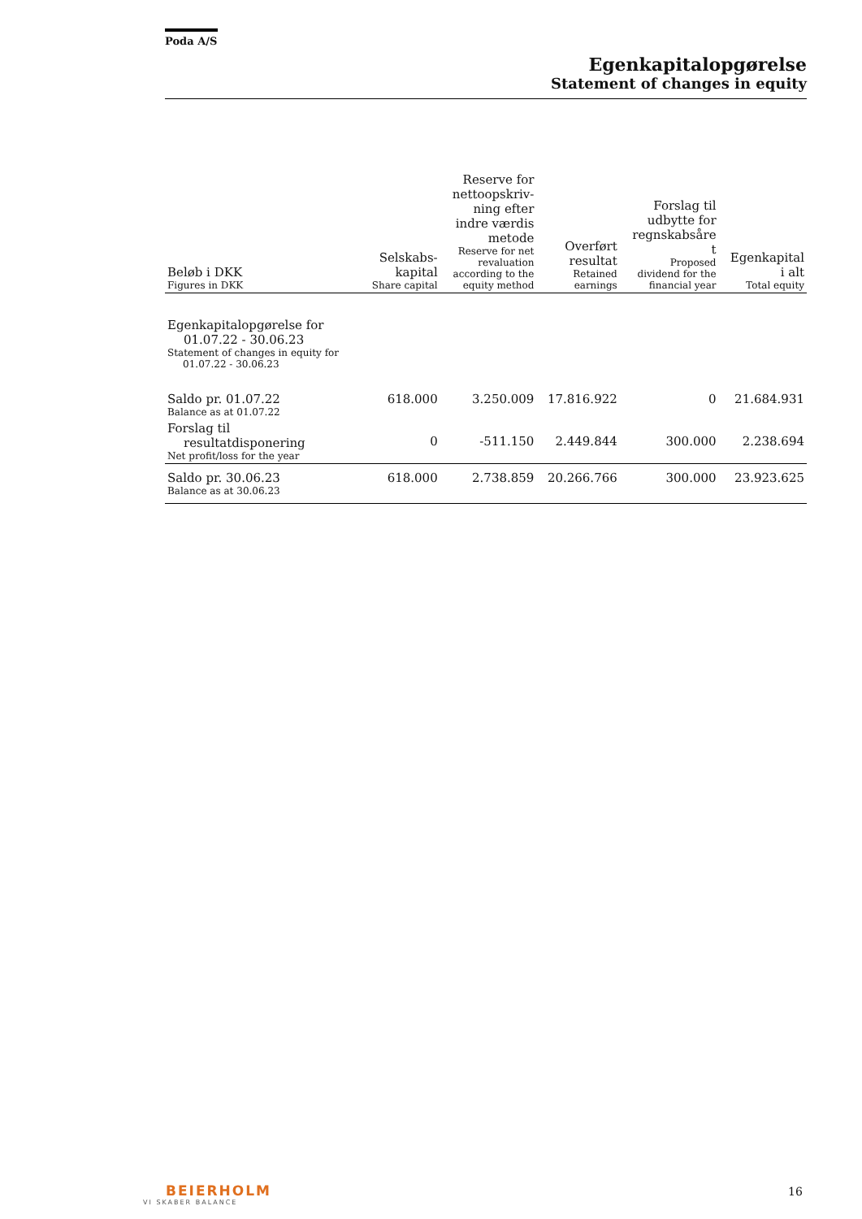Poda A/S
Egenkapitalopgørelse
Statement of changes in equity
| Beløb i DKK Figures in DKK | Selskabs- kapital Share capital | Reserve for nettoopskriv- ning efter indre værdis metode Reserve for net revaluation according to the equity method | Overført resultat Retained earnings | Forslag til udbytte for regnskabsåre t Proposed dividend for the financial year | Egenkapital i alt Total equity |
| --- | --- | --- | --- | --- | --- |
| Egenkapitalopgørelse for 01.07.22 - 30.06.23 Statement of changes in equity for 01.07.22 - 30.06.23 | | | | | |
| Saldo pr. 01.07.22 Balance as at 01.07.22 | 618.000 | 3.250.009 | 17.816.922 | 0 | 21.684.931 |
| Forslag til resultatdisponering Net profit/loss for the year | 0 | -511.150 | 2.449.844 | 300.000 | 2.238.694 |
| Saldo pr. 30.06.23 Balance as at 30.06.23 | 618.000 | 2.738.859 | 20.266.766 | 300.000 | 23.923.625 |
BEIERHOLM
VI SKABER BALANCE
16